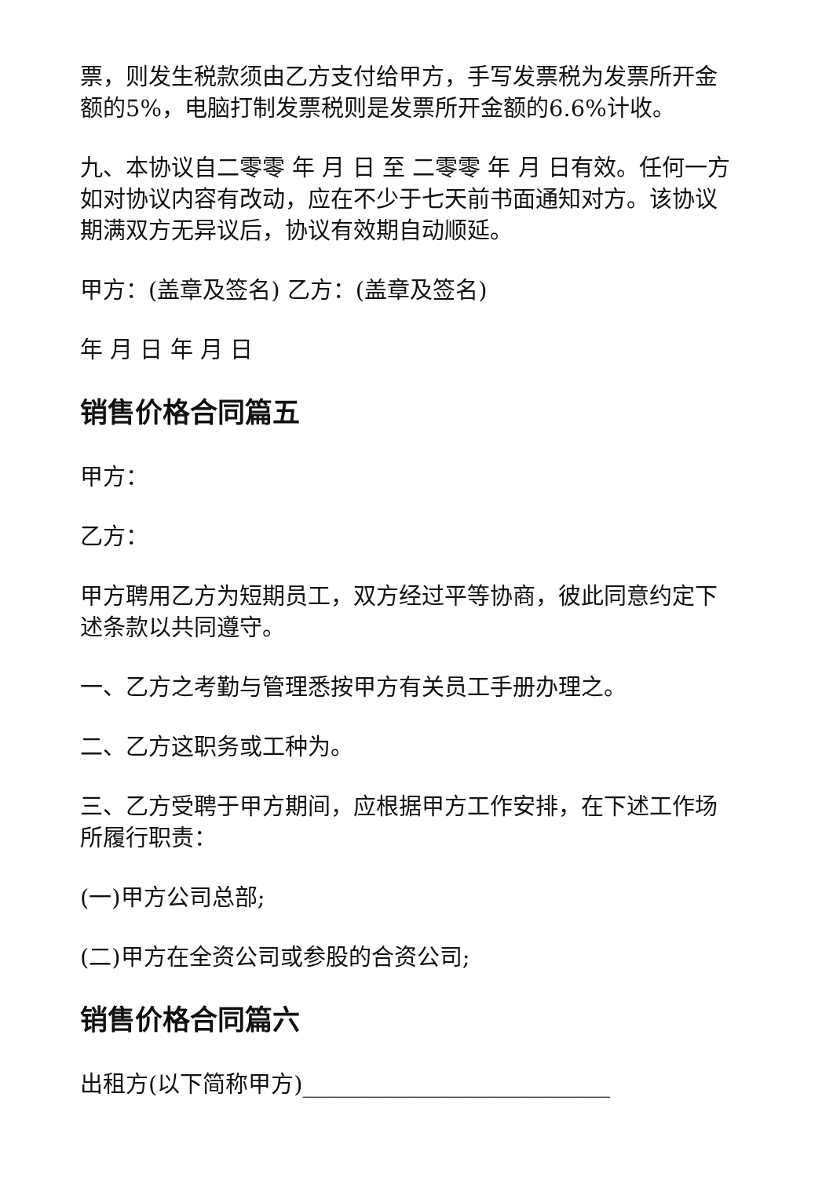票，则发生税款须由乙方支付给甲方，手写发票税为发票所开金额的5%，电脑打制发票税则是发票所开金额的6.6%计收。
九、本协议自二零零 年 月 日 至 二零零 年 月 日有效。任何一方如对协议内容有改动，应在不少于七天前书面通知对方。该协议期满双方无异议后，协议有效期自动顺延。
甲方：(盖章及签名) 乙方：(盖章及签名)
年 月 日 年 月 日
销售价格合同篇五
甲方：
乙方：
甲方聘用乙方为短期员工，双方经过平等协商，彼此同意约定下述条款以共同遵守。
一、乙方之考勤与管理悉按甲方有关员工手册办理之。
二、乙方这职务或工种为。
三、乙方受聘于甲方期间，应根据甲方工作安排，在下述工作场所履行职责：
(一)甲方公司总部;
(二)甲方在全资公司或参股的合资公司;
销售价格合同篇六
出租方(以下简称甲方)___________________________